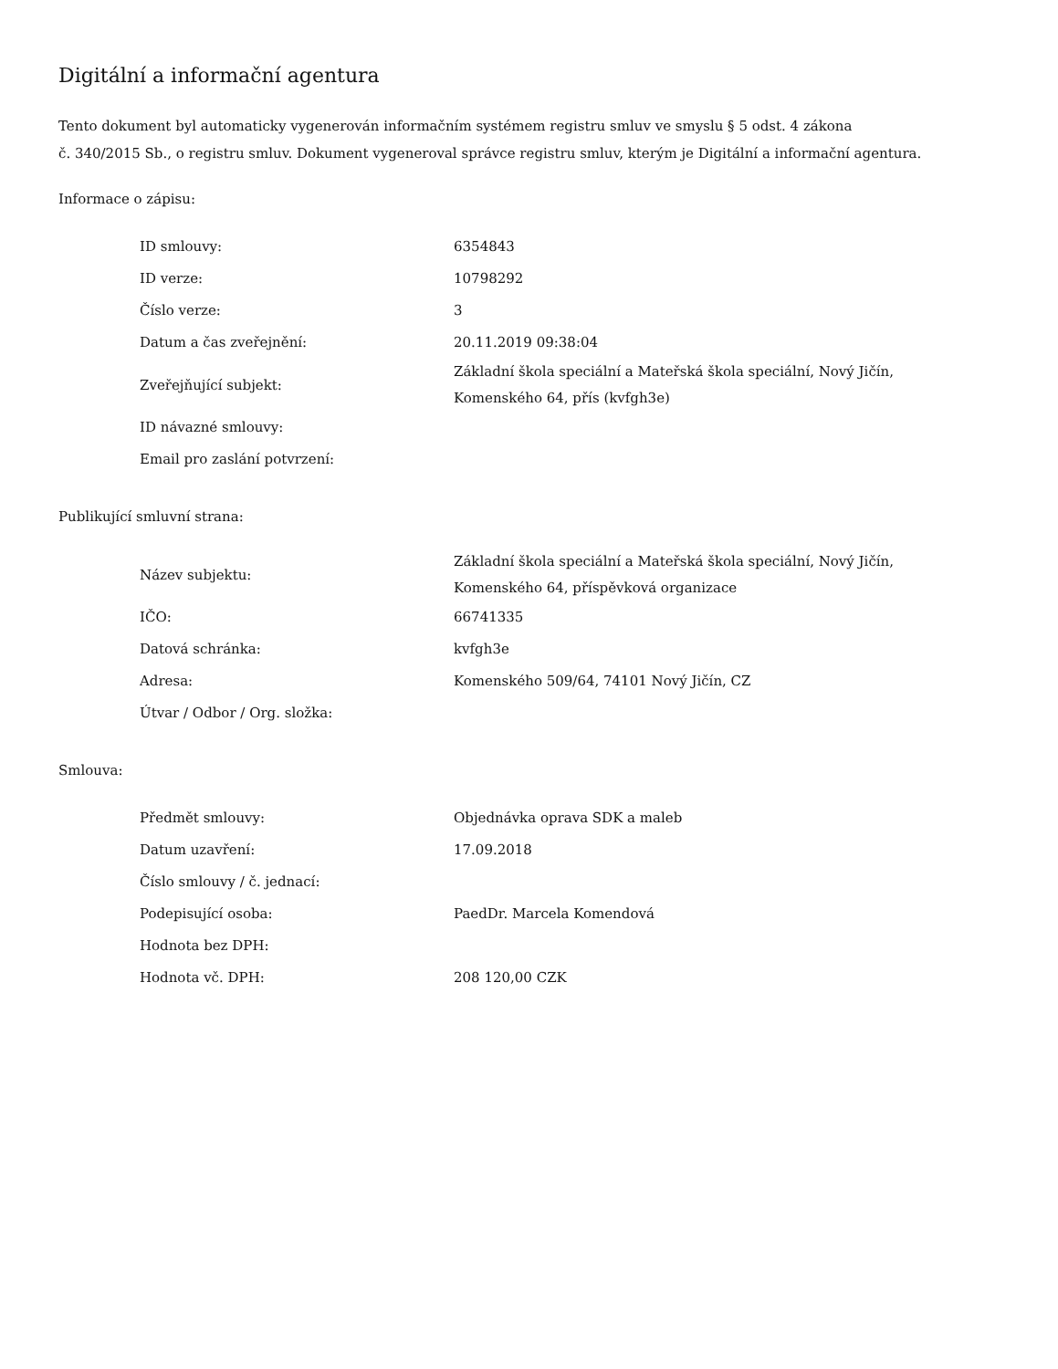Digitální a informační agentura
Tento dokument byl automaticky vygenerován informačním systémem registru smluv ve smyslu § 5 odst. 4 zákona
č. 340/2015 Sb., o registru smluv. Dokument vygeneroval správce registru smluv, kterým je Digitální a informační agentura.
Informace o zápisu:
| ID smlouvy: | 6354843 |
| ID verze: | 10798292 |
| Číslo verze: | 3 |
| Datum a čas zveřejnění: | 20.11.2019 09:38:04 |
| Zveřejňující subjekt: | Základní škola speciální a Mateřská škola speciální, Nový Jičín, Komenského 64, přís (kvfgh3e) |
| ID návazné smlouvy: | |
| Email pro zaslání potvrzení: | |
Publikující smluvní strana:
| Název subjektu: | Základní škola speciální a Mateřská škola speciální, Nový Jičín, Komenského 64, příspěvková organizace |
| IČO: | 66741335 |
| Datová schránka: | kvfgh3e |
| Adresa: | Komenského 509/64, 74101 Nový Jičín, CZ |
| Útvar / Odbor / Org. složka: | |
Smlouva:
| Předmět smlouvy: | Objednávka oprava SDK a maleb |
| Datum uzavření: | 17.09.2018 |
| Číslo smlouvy / č. jednací: | |
| Podepisující osoba: | PaedDr. Marcela Komendová |
| Hodnota bez DPH: | |
| Hodnota vč. DPH: | 208 120,00 CZK |